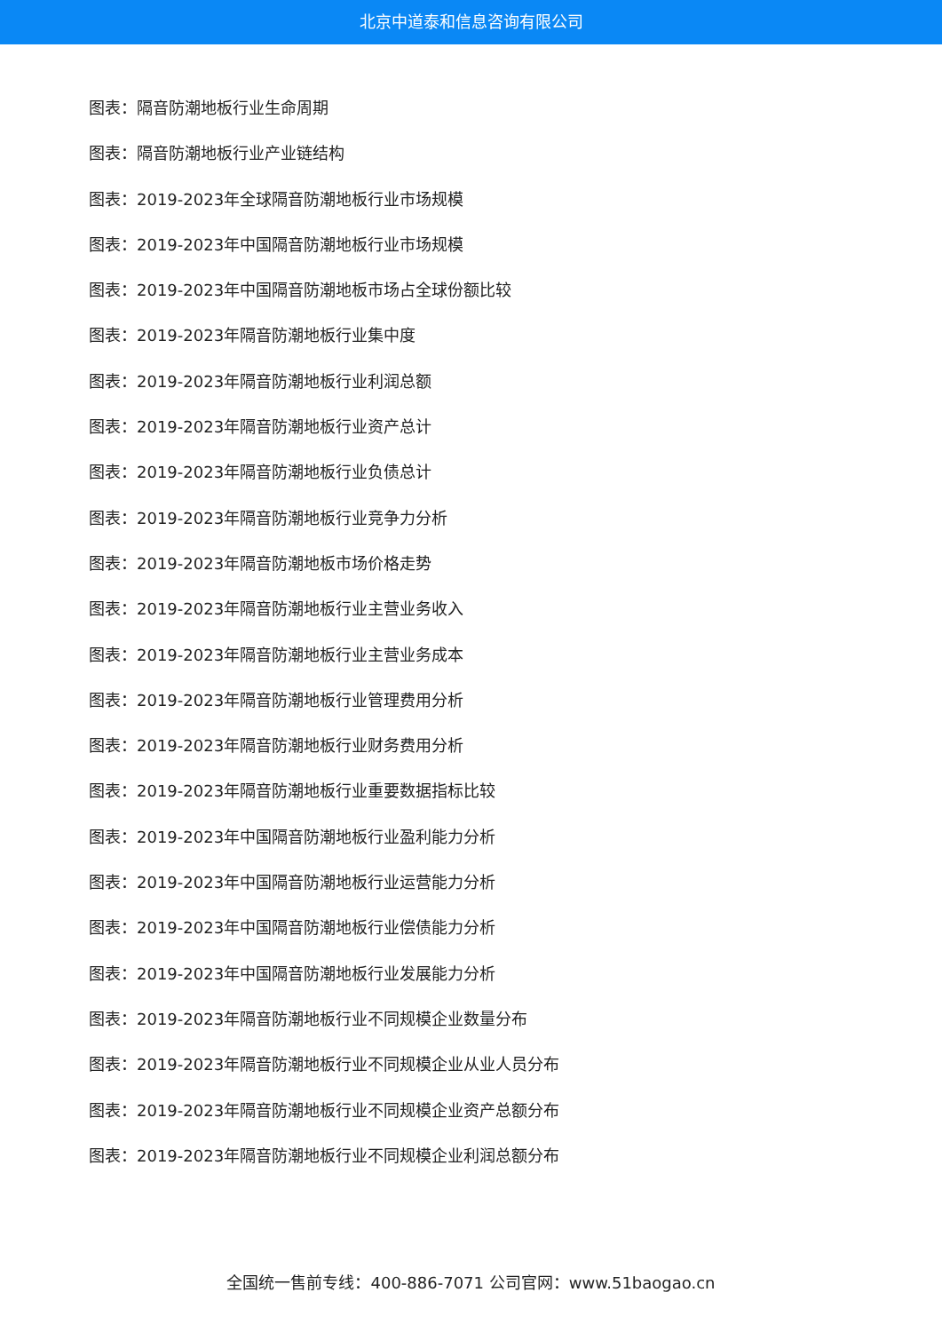北京中道泰和信息咨询有限公司
图表：隔音防潮地板行业生命周期
图表：隔音防潮地板行业产业链结构
图表：2019-2023年全球隔音防潮地板行业市场规模
图表：2019-2023年中国隔音防潮地板行业市场规模
图表：2019-2023年中国隔音防潮地板市场占全球份额比较
图表：2019-2023年隔音防潮地板行业集中度
图表：2019-2023年隔音防潮地板行业利润总额
图表：2019-2023年隔音防潮地板行业资产总计
图表：2019-2023年隔音防潮地板行业负债总计
图表：2019-2023年隔音防潮地板行业竞争力分析
图表：2019-2023年隔音防潮地板市场价格走势
图表：2019-2023年隔音防潮地板行业主营业务收入
图表：2019-2023年隔音防潮地板行业主营业务成本
图表：2019-2023年隔音防潮地板行业管理费用分析
图表：2019-2023年隔音防潮地板行业财务费用分析
图表：2019-2023年隔音防潮地板行业重要数据指标比较
图表：2019-2023年中国隔音防潮地板行业盈利能力分析
图表：2019-2023年中国隔音防潮地板行业运营能力分析
图表：2019-2023年中国隔音防潮地板行业偿债能力分析
图表：2019-2023年中国隔音防潮地板行业发展能力分析
图表：2019-2023年隔音防潮地板行业不同规模企业数量分布
图表：2019-2023年隔音防潮地板行业不同规模企业从业人员分布
图表：2019-2023年隔音防潮地板行业不同规模企业资产总额分布
图表：2019-2023年隔音防潮地板行业不同规模企业利润总额分布
全国统一售前专线：400-886-7071 公司官网：www.51baogao.cn